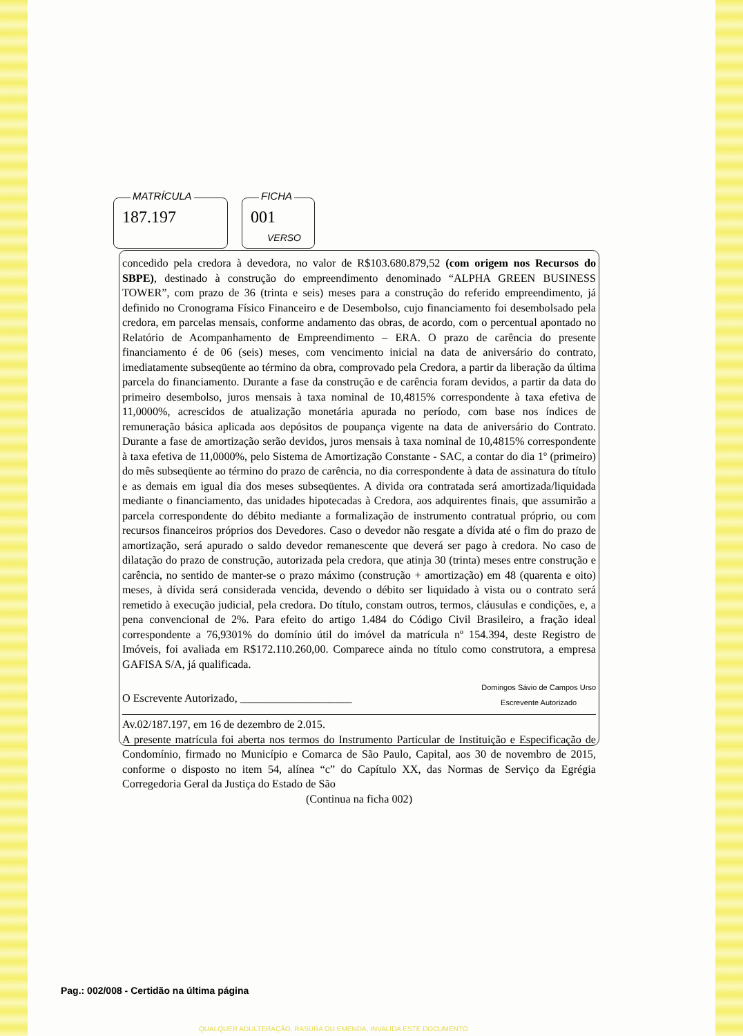MATRÍCULA
187.197
FICHA
001
VERSO
concedido pela credora à devedora, no valor de R$103.680.879,52 (com origem nos Recursos do SBPE), destinado à construção do empreendimento denominado “ALPHA GREEN BUSINESS TOWER”, com prazo de 36 (trinta e seis) meses para a construção do referido empreendimento, já definido no Cronograma Físico Financeiro e de Desembolso, cujo financiamento foi desembolsado pela credora, em parcelas mensais, conforme andamento das obras, de acordo, com o percentual apontado no Relatório de Acompanhamento de Empreendimento – ERA. O prazo de carência do presente financiamento é de 06 (seis) meses, com vencimento inicial na data de aniversário do contrato, imediatamente subseqüente ao término da obra, comprovado pela Credora, a partir da liberação da última parcela do financiamento. Durante a fase da construção e de carência foram devidos, a partir da data do primeiro desembolso, juros mensais à taxa nominal de 10,4815% correspondente à taxa efetiva de 11,0000%, acrescidos de atualização monetária apurada no período, com base nos índices de remuneração básica aplicada aos depósitos de poupança vigente na data de aniversário do Contrato. Durante a fase de amortização serão devidos, juros mensais à taxa nominal de 10,4815% correspondente à taxa efetiva de 11,0000%, pelo Sistema de Amortização Constante - SAC, a contar do dia 1º (primeiro) do mês subseqüente ao término do prazo de carência, no dia correspondente à data de assinatura do título e as demais em igual dia dos meses subseqüentes. A divida ora contratada será amortizada/liquidada mediante o financiamento, das unidades hipotecadas à Credora, aos adquirentes finais, que assumirão a parcela correspondente do débito mediante a formalização de instrumento contratual próprio, ou com recursos financeiros próprios dos Devedores. Caso o devedor não resgate a dívida até o fim do prazo de amortização, será apurado o saldo devedor remanescente que deverá ser pago à credora. No caso de dilatação do prazo de construção, autorizada pela credora, que atinja 30 (trinta) meses entre construção e carência, no sentido de manter-se o prazo máximo (construção + amortização) em 48 (quarenta e oito) meses, à dívida será considerada vencida, devendo o débito ser liquidado à vista ou o contrato será remetido à execução judicial, pela credora. Do título, constam outros, termos, cláusulas e condições, e, a pena convencional de 2%. Para efeito do artigo 1.484 do Código Civil Brasileiro, a fração ideal correspondente a 76,9301% do domínio útil do imóvel da matrícula nº 154.394, deste Registro de Imóveis, foi avaliada em R$172.110.260,00. Comparece ainda no título como construtora, a empresa GAFISA S/A, já qualificada.
O Escrevente Autorizado, ____________________ Domingos Sávio de Campos Urso
Escrevente Autorizado
Av.02/187.197, em 16 de dezembro de 2.015.
A presente matrícula foi aberta nos termos do Instrumento Particular de Instituição e Especificação de Condomínio, firmado no Município e Comarca de São Paulo, Capital, aos 30 de novembro de 2015, conforme o disposto no item 54, alínea “c” do Capítulo XX, das Normas de Serviço da Egrégia Corregedoria Geral da Justiça do Estado de São
(Continua na ficha 002)
Pag.: 002/008 - Certidão na última página
QUALQUER ADULTERAÇÃO, RASURA OU EMENDA, INVALIDA ESTE DOCUMENTO